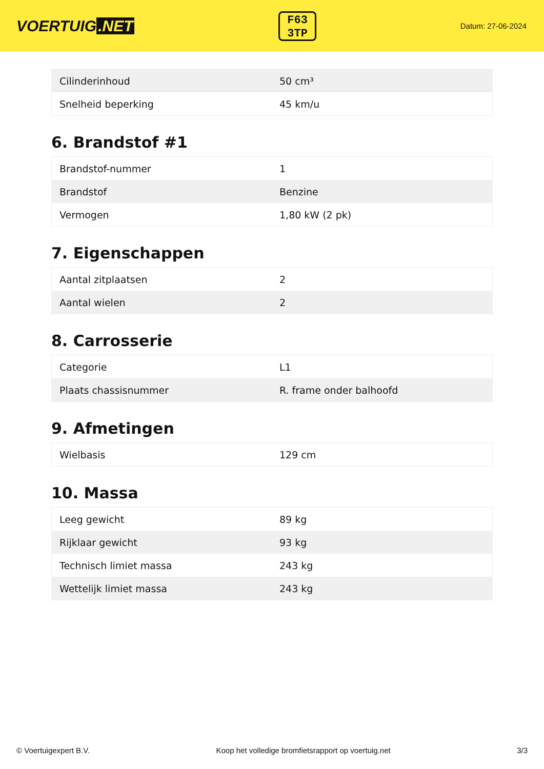VOERTUIG.NET
F63
3TP
Datum: 27-06-2024
| Cilinderinhoud | 50 cm³ |
| Snelheid beperking | 45 km/u |
6. Brandstof #1
| Brandstof-nummer | 1 |
| Brandstof | Benzine |
| Vermogen | 1,80 kW (2 pk) |
7. Eigenschappen
| Aantal zitplaatsen | 2 |
| Aantal wielen | 2 |
8. Carrosserie
| Categorie | L1 |
| Plaats chassisnummer | R. frame onder balhoofd |
9. Afmetingen
| Wielbasis | 129 cm |
10. Massa
| Leeg gewicht | 89 kg |
| Rijklaar gewicht | 93 kg |
| Technisch limiet massa | 243 kg |
| Wettelijk limiet massa | 243 kg |
© Voertuigexpert B.V. Koop het volledige bromfietsrapport op voertuig.net 3/3